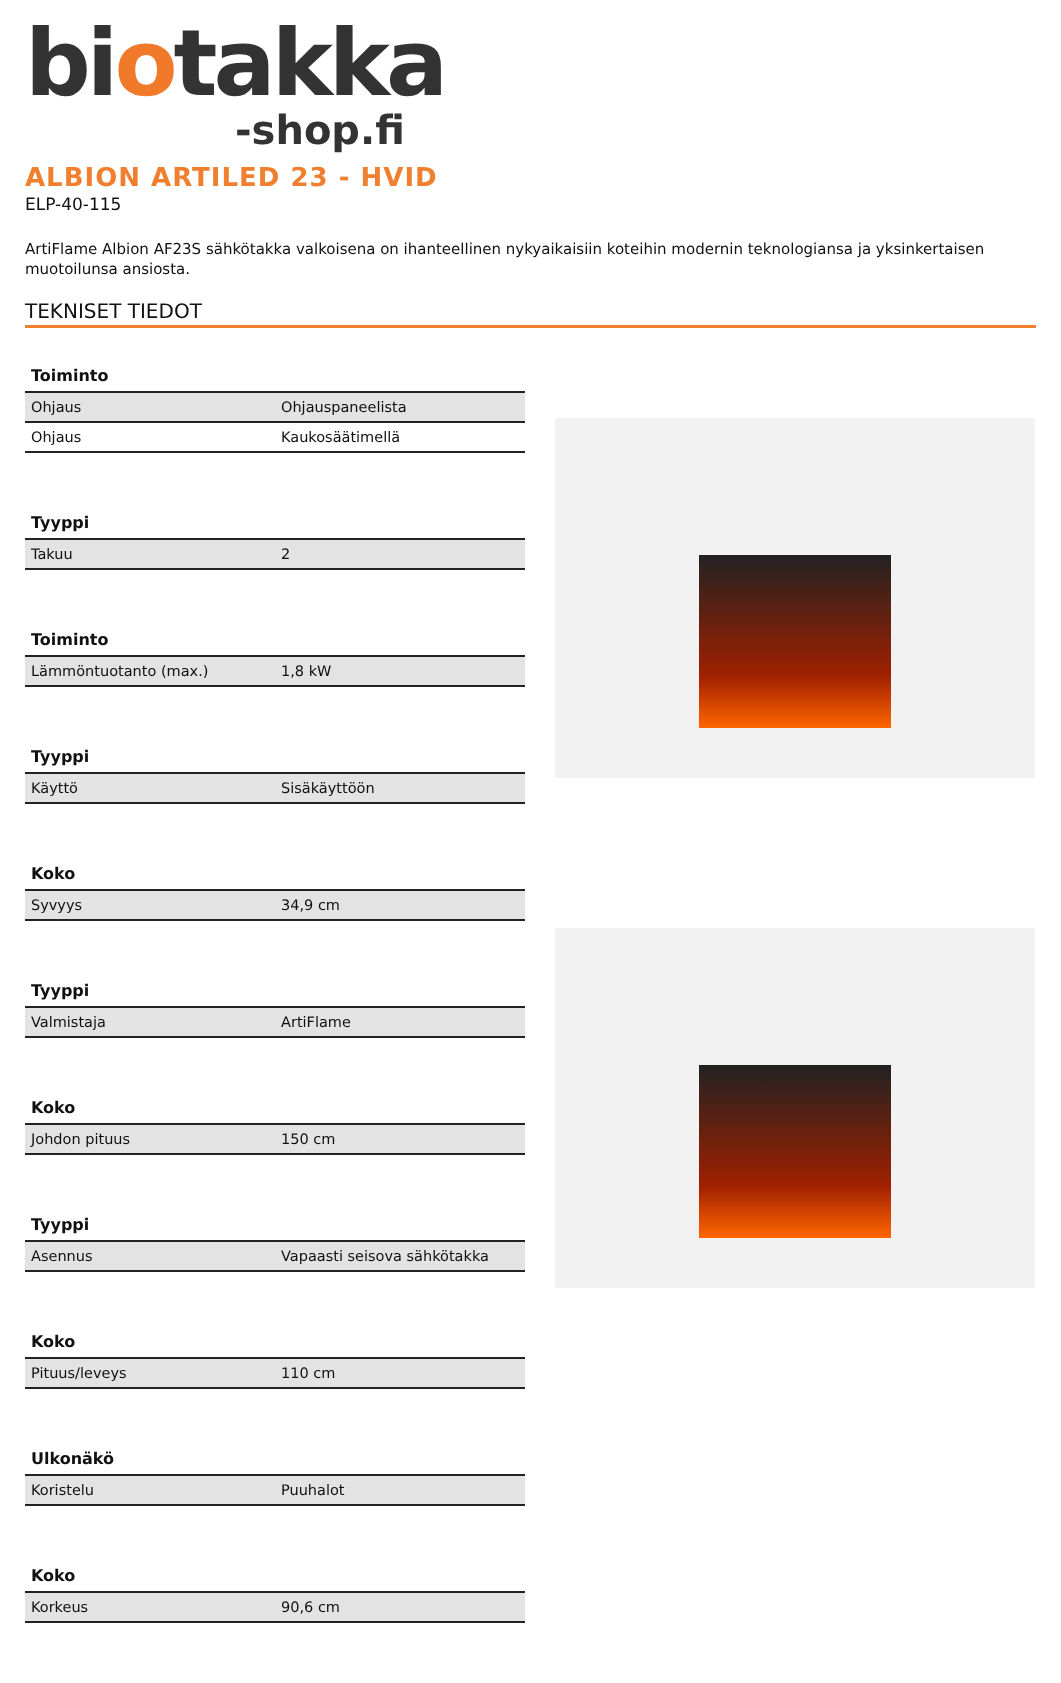biotakka
-shop.fi
ALBION ARTILED 23 - HVID
ELP-40-115
ArtiFlame Albion AF23S sähkötakka valkoisena on ihanteellinen nykyaikaisiin koteihin modernin teknologiansa ja yksinkertaisen muotoilunsa ansiosta.
TEKNISET TIEDOT
Toiminto
| Ohjaus | Ohjauspaneelista |
| Ohjaus | Kaukosäätimellä |
Tyyppi
| Takuu | 2 |
Toiminto
| Lämmöntuotanto (max.) | 1,8 kW |
Tyyppi
| Käyttö | Sisäkäyttöön |
Koko
| Syvyys | 34,9 cm |
Tyyppi
| Valmistaja | ArtiFlame |
Koko
| Johdon pituus | 150 cm |
Tyyppi
| Asennus | Vapaasti seisova sähkötakka |
Koko
| Pituus/leveys | 110 cm |
Ulkonäkö
| Koristelu | Puuhalot |
Koko
| Korkeus | 90,6 cm |